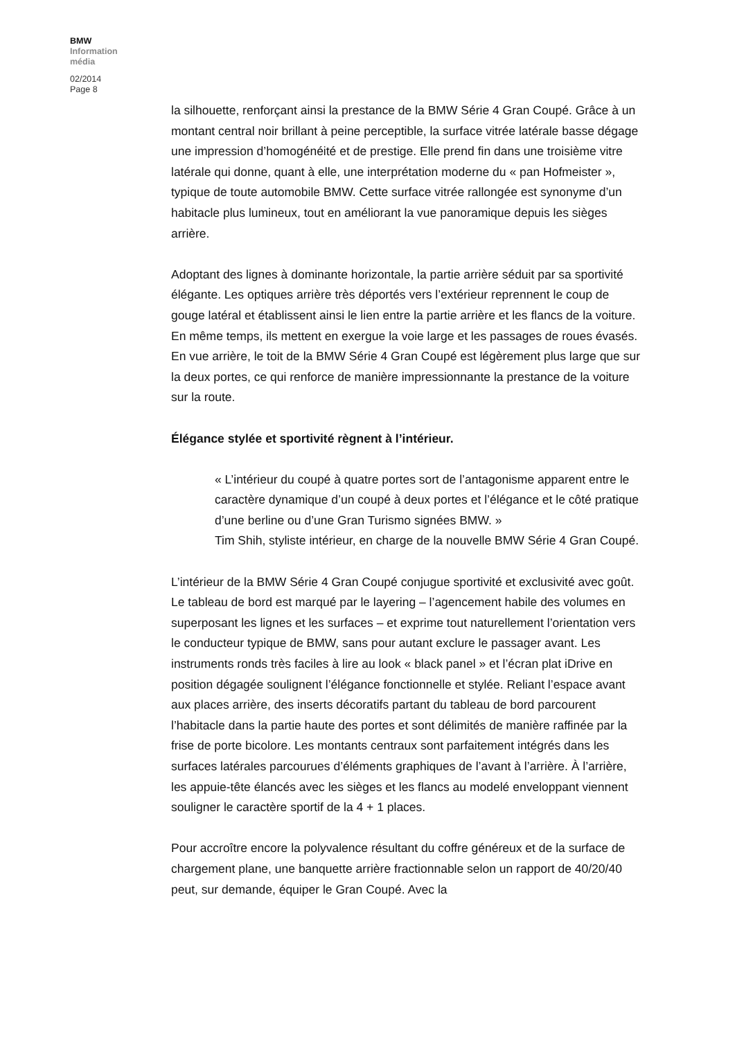BMW
Information
média
02/2014
Page 8
la silhouette, renforçant ainsi la prestance de la BMW Série 4 Gran Coupé. Grâce à un montant central noir brillant à peine perceptible, la surface vitrée latérale basse dégage une impression d’homogénéité et de prestige. Elle prend fin dans une troisième vitre latérale qui donne, quant à elle, une interprétation moderne du « pan Hofmeister », typique de toute automobile BMW. Cette surface vitrée rallongée est synonyme d’un habitacle plus lumineux, tout en améliorant la vue panoramique depuis les sièges arrière.
Adoptant des lignes à dominante horizontale, la partie arrière séduit par sa sportivité élégante. Les optiques arrière très déportés vers l’extérieur reprennent le coup de gouge latéral et établissent ainsi le lien entre la partie arrière et les flancs de la voiture. En même temps, ils mettent en exergue la voie large et les passages de roues évasés. En vue arrière, le toit de la BMW Série 4 Gran Coupé est légèrement plus large que sur la deux portes, ce qui renforce de manière impressionnante la prestance de la voiture sur la route.
Élégance stylée et sportivité règnent à l’intérieur.
« L’intérieur du coupé à quatre portes sort de l’antagonisme apparent entre le caractère dynamique d’un coupé à deux portes et l’élégance et le côté pratique d’une berline ou d’une Gran Turismo signées BMW. »
Tim Shih, styliste intérieur, en charge de la nouvelle BMW Série 4 Gran Coupé.
L’intérieur de la BMW Série 4 Gran Coupé conjugue sportivité et exclusivité avec goût. Le tableau de bord est marqué par le layering – l’agencement habile des volumes en superposant les lignes et les surfaces – et exprime tout naturellement l’orientation vers le conducteur typique de BMW, sans pour autant exclure le passager avant. Les instruments ronds très faciles à lire au look « black panel » et l’écran plat iDrive en position dégagée soulignent l’élégance fonctionnelle et stylée. Reliant l’espace avant aux places arrière, des inserts décoratifs partant du tableau de bord parcourent l’habitacle dans la partie haute des portes et sont délimités de manière raffinée par la frise de porte bicolore. Les montants centraux sont parfaitement intégrés dans les surfaces latérales parcourues d’éléments graphiques de l’avant à l’arrière. À l’arrière, les appuie-tête élancés avec les sièges et les flancs au modelé enveloppant viennent souligner le caractère sportif de la 4 + 1 places.
Pour accroître encore la polyvalence résultant du coffre généreux et de la surface de chargement plane, une banquette arrière fractionnable selon un rapport de 40/20/40 peut, sur demande, équiper le Gran Coupé. Avec la